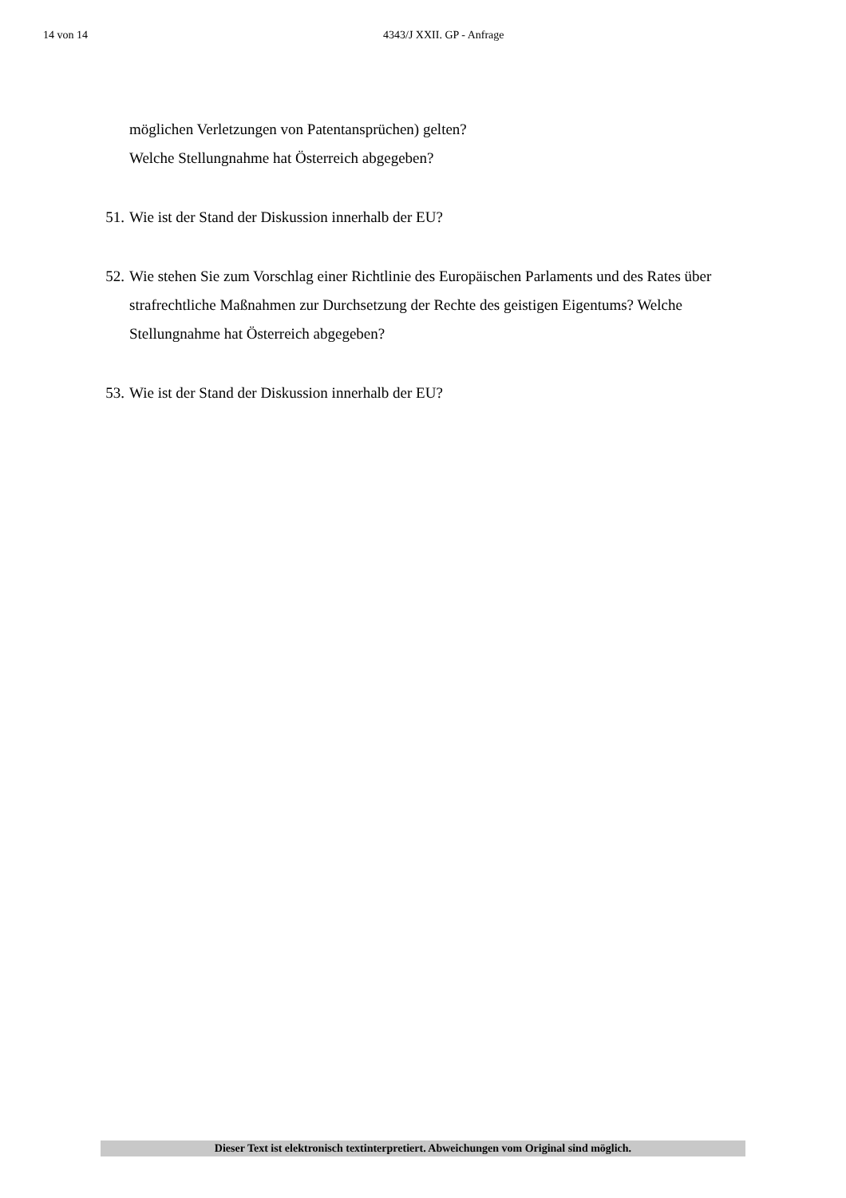14 von 14 4343/J XXII. GP - Anfrage
möglichen Verletzungen von Patentansprüchen) gelten?
Welche Stellungnahme hat Österreich abgegeben?
51. Wie ist der Stand der Diskussion innerhalb der EU?
52. Wie stehen Sie zum Vorschlag einer Richtlinie des Europäischen Parlaments und des Rates über strafrechtliche Maßnahmen zur Durchsetzung der Rechte des geistigen Eigentums? Welche Stellungnahme hat Österreich abgegeben?
53. Wie ist der Stand der Diskussion innerhalb der EU?
Dieser Text ist elektronisch textinterpretiert. Abweichungen vom Original sind möglich.